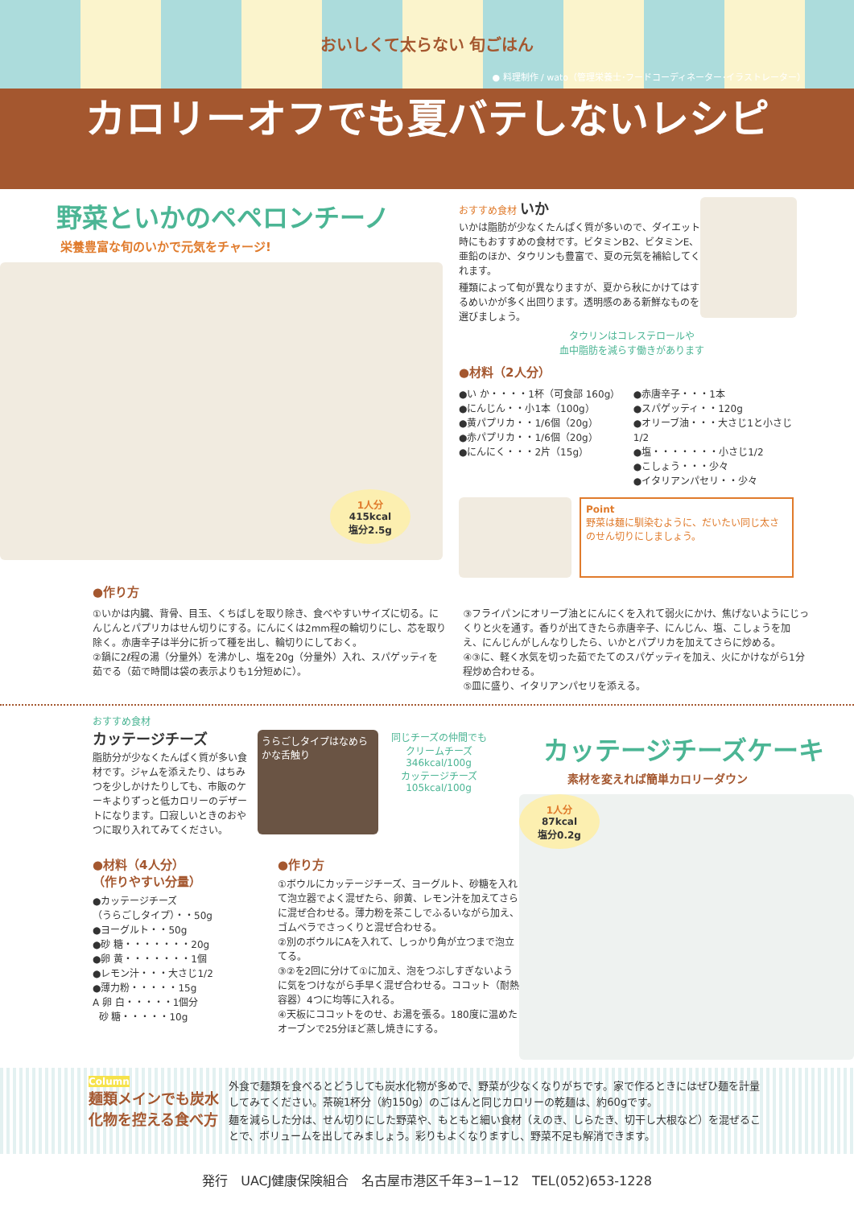おいしくて太らない 旬ごはん
● 料理制作 / wato（管理栄養士･フードコーディネーター･イラストレーター）
カロリーオフでも夏バテしないレシピ
野菜といかのペペロンチーノ
栄養豊富な旬のいかで元気をチャージ!
1人分
415kcal
塩分2.5g
おすすめ食材 いか
いかは脂肪が少なくたんぱく質が多いので、ダイエット時にもおすすめの食材です。ビタミンB2、ビタミンE、亜鉛のほか、タウリンも豊富で、夏の元気を補給してくれます。
種類によって旬が異なりますが、夏から秋にかけてはするめいかが多く出回ります。透明感のある新鮮なものを選びましょう。
タウリンはコレステロールや
血中脂肪を減らす働きがあります
●材料（2人分）
●い か・・・・1杯（可食部 160g）
●にんじん・・小1本（100g）
●黄パプリカ・・1/6個（20g）
●赤パプリカ・・1/6個（20g）
●にんにく・・・2片（15g）
●赤唐辛子・・・1本
●スパゲッティ・・120g
●オリーブ油・・・大さじ1と小さじ1/2
●塩・・・・・・・小さじ1/2
●こしょう・・・少々
●イタリアンパセリ・・少々
Point
野菜は麺に馴染むように、だいたい同じ太さのせん切りにしましょう。
●作り方
①いかは内臓、背骨、目玉、くちばしを取り除き、食べやすいサイズに切る。にんじんとパプリカはせん切りにする。にんにくは2mm程の輪切りにし、芯を取り除く。赤唐辛子は半分に折って種を出し、輪切りにしておく。
②鍋に2ℓ程の湯（分量外）を沸かし、塩を20g（分量外）入れ、スパゲッティを茹でる（茹で時間は袋の表示よりも1分短めに）。
③フライパンにオリーブ油とにんにくを入れて弱火にかけ、焦げないようにじっくりと火を通す。香りが出てきたら赤唐辛子、にんじん、塩、こしょうを加え、にんじんがしんなりしたら、いかとパプリカを加えてさらに炒める。
④③に、軽く水気を切った茹でたてのスパゲッティを加え、火にかけながら1分程炒め合わせる。
⑤皿に盛り、イタリアンパセリを添える。
おすすめ食材
カッテージチーズ
脂肪分が少なくたんぱく質が多い食材です。ジャムを添えたり、はちみつを少しかけたりしても、市販のケーキよりずっと低カロリーのデザートになります。口寂しいときのおやつに取り入れてみてください。
うらごしタイプはなめらかな舌触り
同じチーズの仲間でも
クリームチーズ 346kcal/100g
カッテージチーズ 105kcal/100g
●材料（4人分）
（作りやすい分量）
●カッテージチーズ
（うらごしタイプ）・・50g
●ヨーグルト・・50g
●砂 糖・・・・・・・20g
●卵 黄・・・・・・・1個
●レモン汁・・・大さじ1/2
●薄力粉・・・・・15g
A 卵 白・・・・・1個分
砂 糖・・・・・10g
●作り方
①ボウルにカッテージチーズ、ヨーグルト、砂糖を入れて泡立器でよく混ぜたら、卵黄、レモン汁を加えてさらに混ぜ合わせる。薄力粉を茶こしでふるいながら加え、ゴムベラでさっくりと混ぜ合わせる。
②別のボウルにAを入れて、しっかり角が立つまで泡立てる。
③②を2回に分けて①に加え、泡をつぶしすぎないように気をつけながら手早く混ぜ合わせる。ココット（耐熱容器）4つに均等に入れる。
④天板にココットをのせ、お湯を張る。180度に温めたオーブンで25分ほど蒸し焼きにする。
カッテージチーズケーキ
素材を変えれば簡単カロリーダウン
1人分
87kcal
塩分0.2g
Column
麺類メインでも炭水化物を控える食べ方
外食で麺類を食べるとどうしても炭水化物が多めで、野菜が少なくなりがちです。家で作るときにはぜひ麺を計量してみてください。茶碗1杯分（約150g）のごはんと同じカロリーの乾麺は、約60gです。
麺を減らした分は、せん切りにした野菜や、もともと細い食材（えのき、しらたき、切干し大根など）を混ぜることで、ボリュームを出してみましょう。彩りもよくなりますし、野菜不足も解消できます。
発行　UACJ健康保険組合　名古屋市港区千年3−1−12　TEL(052)653-1228